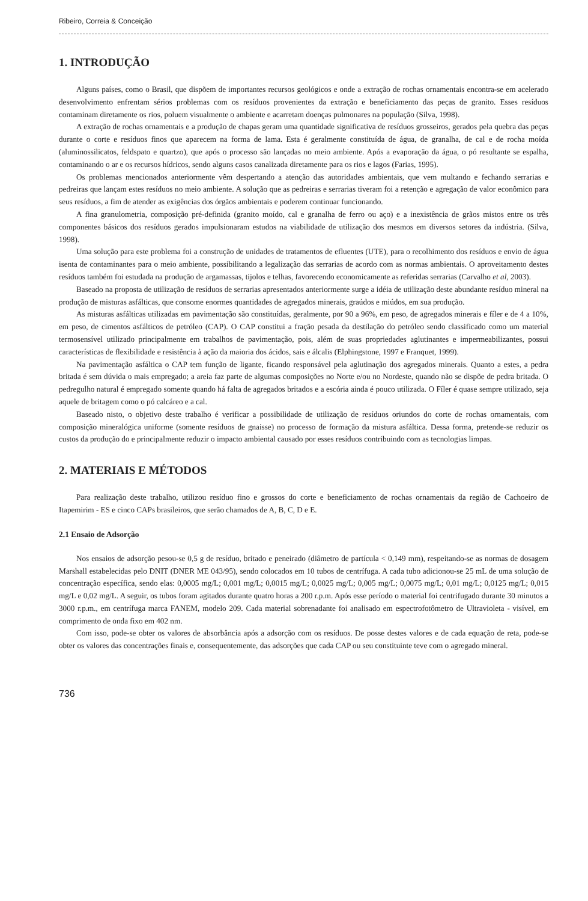Ribeiro, Correia & Conceição
1. INTRODUÇÃO
Alguns países, como o Brasil, que dispõem de importantes recursos geológicos e onde a extração de rochas ornamentais encontra-se em acelerado desenvolvimento enfrentam sérios problemas com os resíduos provenientes da extração e beneficiamento das peças de granito. Esses resíduos contaminam diretamente os rios, poluem visualmente o ambiente e acarretam doenças pulmonares na população (Silva, 1998).
A extração de rochas ornamentais e a produção de chapas geram uma quantidade significativa de resíduos grosseiros, gerados pela quebra das peças durante o corte e resíduos finos que aparecem na forma de lama. Esta é geralmente constituída de água, de granalha, de cal e de rocha moída (aluminossilicatos, feldspato e quartzo), que após o processo são lançadas no meio ambiente. Após a evaporação da água, o pó resultante se espalha, contaminando o ar e os recursos hídricos, sendo alguns casos canalizada diretamente para os rios e lagos (Farias, 1995).
Os problemas mencionados anteriormente vêm despertando a atenção das autoridades ambientais, que vem multando e fechando serrarias e pedreiras que lançam estes resíduos no meio ambiente. A solução que as pedreiras e serrarias tiveram foi a retenção e agregação de valor econômico para seus resíduos, a fim de atender as exigências dos órgãos ambientais e poderem continuar funcionando.
A fina granulometria, composição pré-definida (granito moído, cal e granalha de ferro ou aço) e a inexistência de grãos mistos entre os três componentes básicos dos resíduos gerados impulsionaram estudos na viabilidade de utilização dos mesmos em diversos setores da indústria. (Silva, 1998).
Uma solução para este problema foi a construção de unidades de tratamentos de efluentes (UTE), para o recolhimento dos resíduos e envio de água isenta de contaminantes para o meio ambiente, possibilitando a legalização das serrarias de acordo com as normas ambientais. O aproveitamento destes resíduos também foi estudada na produção de argamassas, tijolos e telhas, favorecendo economicamente as referidas serrarias (Carvalho et al, 2003).
Baseado na proposta de utilização de resíduos de serrarias apresentados anteriormente surge a idéia de utilização deste abundante resíduo mineral na produção de misturas asfálticas, que consome enormes quantidades de agregados minerais, graúdos e miúdos, em sua produção.
As misturas asfálticas utilizadas em pavimentação são constituídas, geralmente, por 90 a 96%, em peso, de agregados minerais e fíler e de 4 a 10%, em peso, de cimentos asfálticos de petróleo (CAP). O CAP constitui a fração pesada da destilação do petróleo sendo classificado como um material termosensível utilizado principalmente em trabalhos de pavimentação, pois, além de suas propriedades aglutinantes e impermeabilizantes, possui características de flexibilidade e resistência à ação da maioria dos ácidos, sais e álcalis (Elphingstone, 1997 e Franquet, 1999).
Na pavimentação asfáltica o CAP tem função de ligante, ficando responsável pela aglutinação dos agregados minerais. Quanto a estes, a pedra britada é sem dúvida o mais empregado; a areia faz parte de algumas composições no Norte e/ou no Nordeste, quando não se dispõe de pedra britada. O pedregulho natural é empregado somente quando há falta de agregados britados e a escória ainda é pouco utilizada. O Fíler é quase sempre utilizado, seja aquele de britagem como o pó calcáreo e a cal.
Baseado nisto, o objetivo deste trabalho é verificar a possibilidade de utilização de resíduos oriundos do corte de rochas ornamentais, com composição mineralógica uniforme (somente resíduos de gnaisse) no processo de formação da mistura asfáltica. Dessa forma, pretende-se reduzir os custos da produção do e principalmente reduzir o impacto ambiental causado por esses resíduos contribuindo com as tecnologias limpas.
2. MATERIAIS E MÉTODOS
Para realização deste trabalho, utilizou resíduo fino e grossos do corte e beneficiamento de rochas ornamentais da região de Cachoeiro de Itapemirim - ES e cinco CAPs brasileiros, que serão chamados de A, B, C, D e E.
2.1 Ensaio de Adsorção
Nos ensaios de adsorção pesou-se 0,5 g de resíduo, britado e peneirado (diâmetro de partícula < 0,149 mm), respeitando-se as normas de dosagem Marshall estabelecidas pelo DNIT (DNER ME 043/95), sendo colocados em 10 tubos de centrífuga. A cada tubo adicionou-se 25 mL de uma solução de concentração específica, sendo elas: 0,0005 mg/L; 0,001 mg/L; 0,0015 mg/L; 0,0025 mg/L; 0,005 mg/L; 0,0075 mg/L; 0,01 mg/L; 0,0125 mg/L; 0,015 mg/L e 0,02 mg/L. A seguir, os tubos foram agitados durante quatro horas a 200 r.p.m. Após esse período o material foi centrifugado durante 30 minutos a 3000 r.p.m., em centrífuga marca FANEM, modelo 209. Cada material sobrenadante foi analisado em espectrofotômetro de Ultravioleta - visível, em comprimento de onda fixo em 402 nm.
Com isso, pode-se obter os valores de absorbância após a adsorção com os resíduos. De posse destes valores e de cada equação de reta, pode-se obter os valores das concentrações finais e, consequentemente, das adsorções que cada CAP ou seu constituinte teve com o agregado mineral.
736